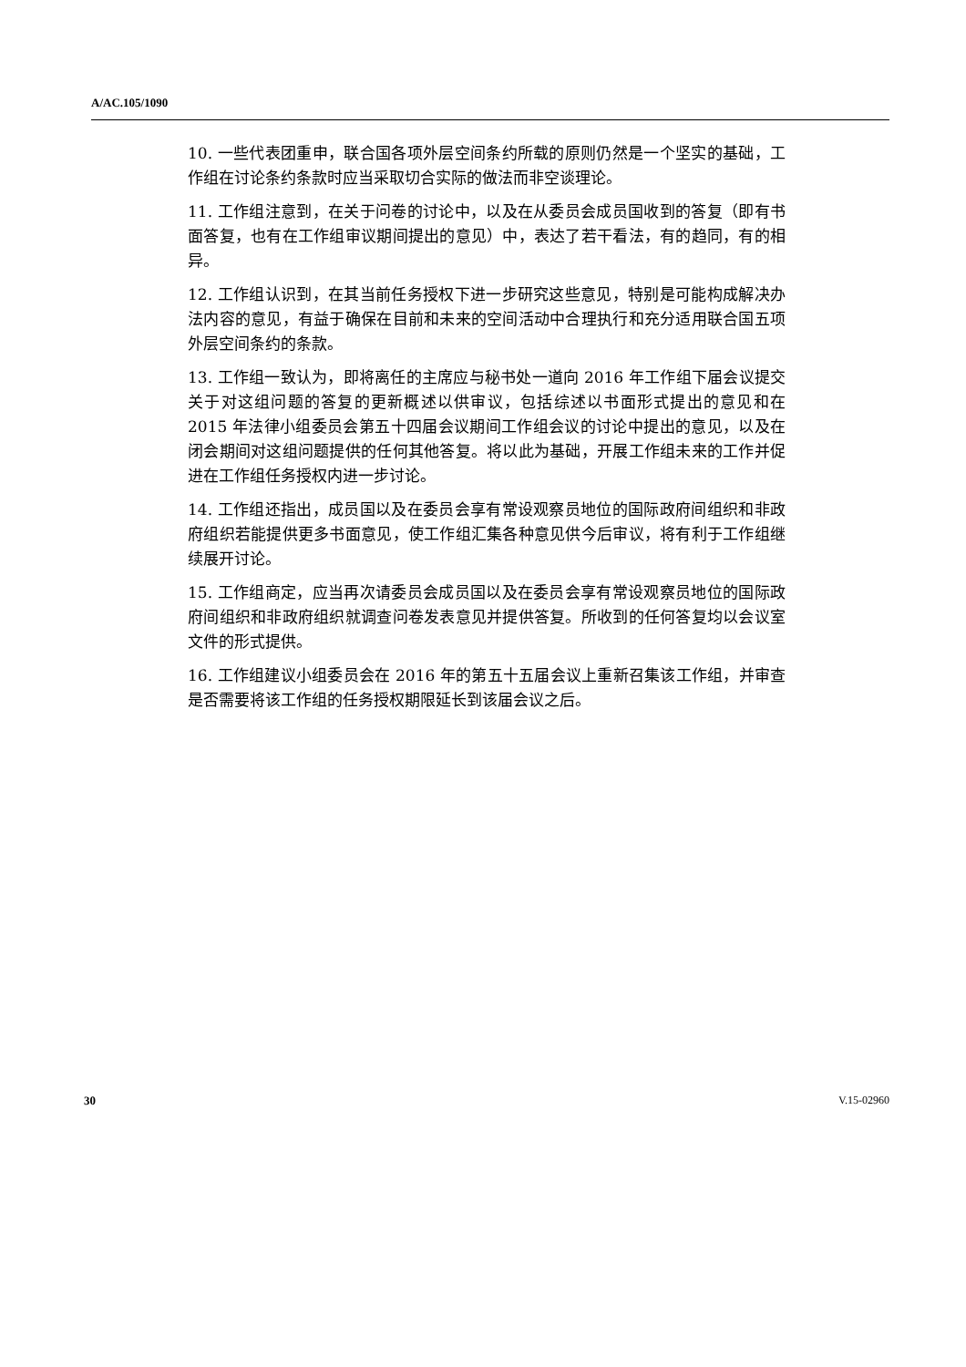A/AC.105/1090
10. 一些代表团重申，联合国各项外层空间条约所载的原则仍然是一个坚实的基础，工作组在讨论条约条款时应当采取切合实际的做法而非空谈理论。
11. 工作组注意到，在关于问卷的讨论中，以及在从委员会成员国收到的答复（即有书面答复，也有在工作组审议期间提出的意见）中，表达了若干看法，有的趋同，有的相异。
12. 工作组认识到，在其当前任务授权下进一步研究这些意见，特别是可能构成解决办法内容的意见，有益于确保在目前和未来的空间活动中合理执行和充分适用联合国五项外层空间条约的条款。
13. 工作组一致认为，即将离任的主席应与秘书处一道向 2016 年工作组下届会议提交关于对这组问题的答复的更新概述以供审议，包括综述以书面形式提出的意见和在 2015 年法律小组委员会第五十四届会议期间工作组会议的讨论中提出的意见，以及在闭会期间对这组问题提供的任何其他答复。将以此为基础，开展工作组未来的工作并促进在工作组任务授权内进一步讨论。
14. 工作组还指出，成员国以及在委员会享有常设观察员地位的国际政府间组织和非政府组织若能提供更多书面意见，使工作组汇集各种意见供今后审议，将有利于工作组继续展开讨论。
15. 工作组商定，应当再次请委员会成员国以及在委员会享有常设观察员地位的国际政府间组织和非政府组织就调查问卷发表意见并提供答复。所收到的任何答复均以会议室文件的形式提供。
16. 工作组建议小组委员会在 2016 年的第五十五届会议上重新召集该工作组，并审查是否需要将该工作组的任务授权期限延长到该届会议之后。
30 V.15-02960